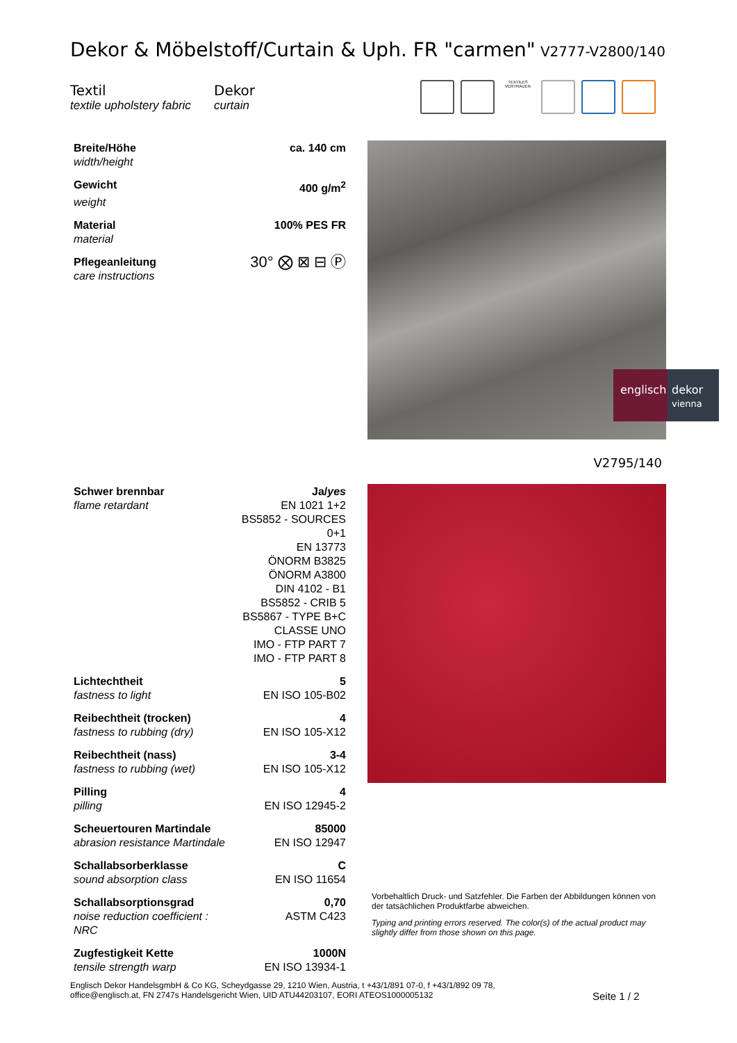Dekor & Möbelstoff/Curtain & Uph. FR "carmen"
V2777-V2800/140
Textil
textile upholstery fabric
Dekor
curtain
TEXTILES VERTRAUEN
| Breite/Höhe | ca. 140 cm |
| width/height | |
| Gewicht | 400 g/m<sup>2</sup> |
| weight | |
| Material | 100% PES FR |
| material | |
| Pflegeanleitung | 30° ⨂ ⊠ ⊟ Ⓟ |
| care instructions | |
englisch
dekor
vienna
V2795/140
| Schwer brennbar | Ja/ yes |
| flame retardant | EN 1021 1+2 BS5852 - SOURCES 0+1 EN 13773 ÖNORM B3825 ÖNORM A3800 DIN 4102 - B1 BS5852 - CRIB 5 BS5867 - TYPE B+C CLASSE UNO IMO - FTP PART 7 IMO - FTP PART 8 |
| Lichtechtheit | 5 |
| fastness to light | EN ISO 105-B02 |
| Reibechtheit (trocken) | 4 |
| fastness to rubbing (dry) | EN ISO 105-X12 |
| Reibechtheit (nass) | 3-4 |
| fastness to rubbing (wet) | EN ISO 105-X12 |
| Pilling | 4 |
| pilling | EN ISO 12945-2 |
| Scheuertouren Martindale | 85000 |
| abrasion resistance Martindale | EN ISO 12947 |
| Schallabsorberklasse | C |
| sound absorption class | EN ISO 11654 |
| Schallabsorptionsgrad | 0,70 |
| noise reduction coefficient : NRC | ASTM C423 |
| Zugfestigkeit Kette | 1000N |
| tensile strength warp | EN ISO 13934-1 |
Vorbehaltlich Druck- und Satzfehler. Die Farben der Abbildungen können von der tatsächlichen Produktfarbe abweichen.
Typing and printing errors reserved. The color(s) of the actual product may slightly differ from those shown on this page.
Englisch Dekor HandelsgmbH & Co KG, Scheydgasse 29, 1210 Wien, Austria, t +43/1/891 07-0, f +43/1/892 09 78,
office@englisch.at, FN 2747s Handelsgericht Wien, UID ATU44203107, EORI ATEOS1000005132
Seite 1 / 2